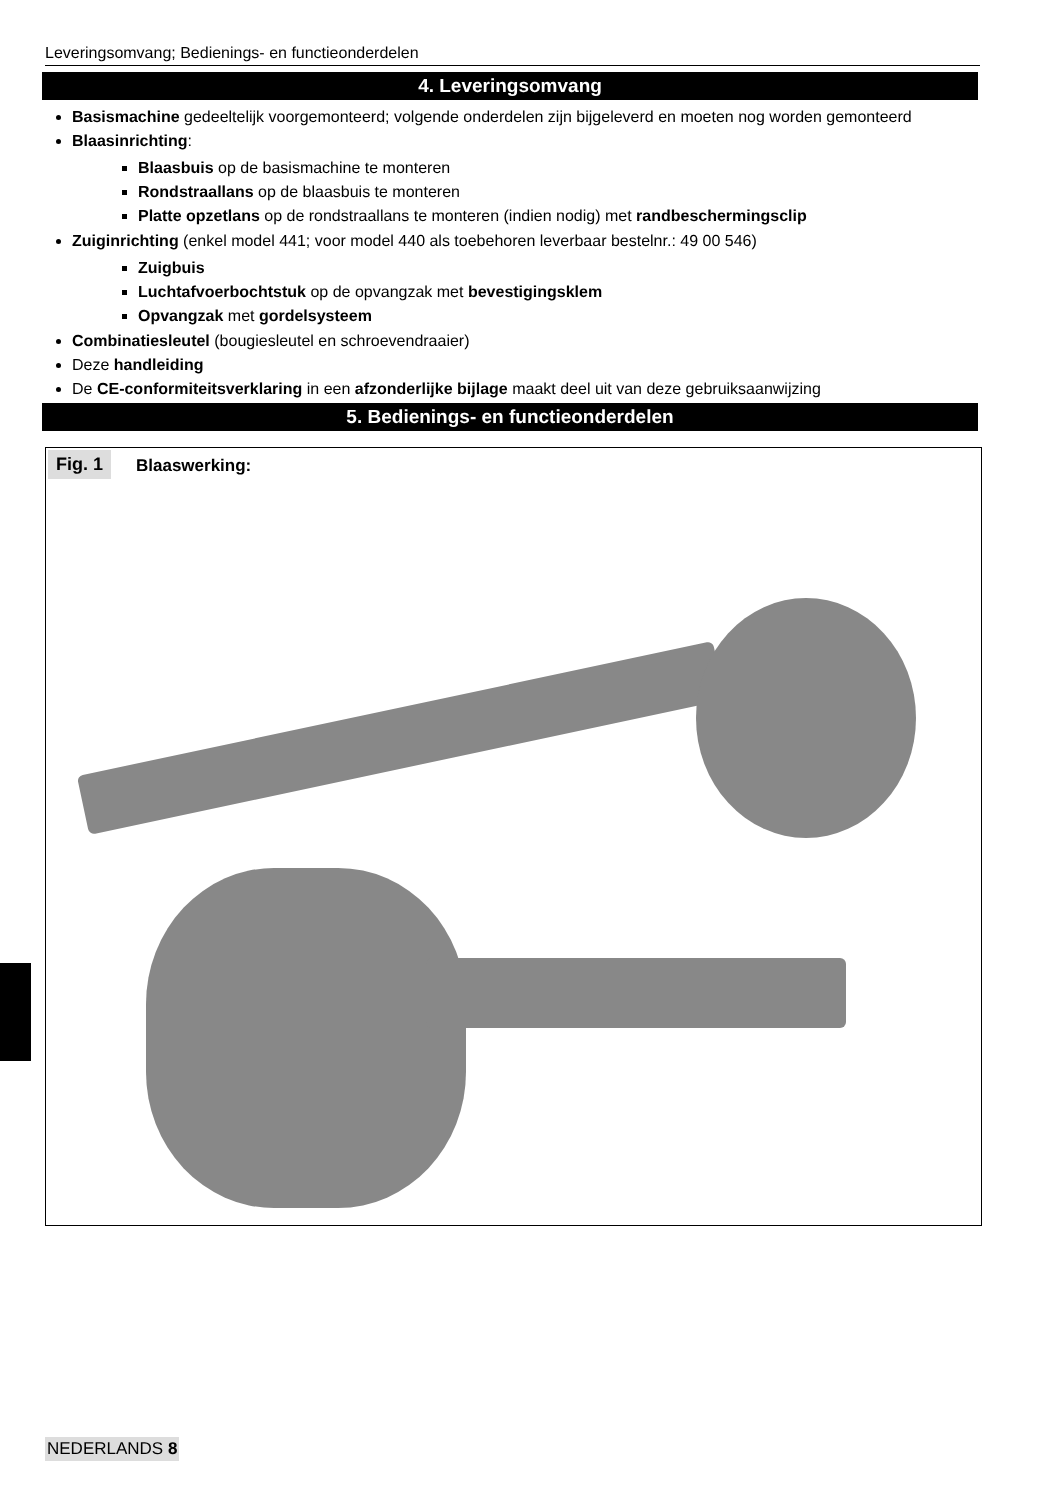Leveringsomvang; Bedienings- en functieonderdelen
4. Leveringsomvang
Basismachine gedeeltelijk voorgemonteerd; volgende onderdelen zijn bijgeleverd en moeten nog worden gemonteerd
Blaasinrichting:
Blaasbuis op de basismachine te monteren
Rondstraallans op de blaasbuis te monteren
Platte opzetlans op de rondstraallans te monteren (indien nodig) met randbeschermingsclip
Zuiginrichting (enkel model 441; voor model 440 als toebehoren leverbaar bestelnr.: 49 00 546)
Zuigbuis
Luchtafvoerbochtstuk op de opvangzak met bevestigingsklem
Opvangzak met gordelsysteem
Combinatiesleutel (bougiesleutel en schroevendraaier)
Deze handleiding
De CE-conformiteitsverklaring in een afzonderlijke bijlage maakt deel uit van deze gebruiksaanwijzing
5. Bedienings- en functieonderdelen
Fig. 1 Blaaswerking:
NEDERLANDS 8